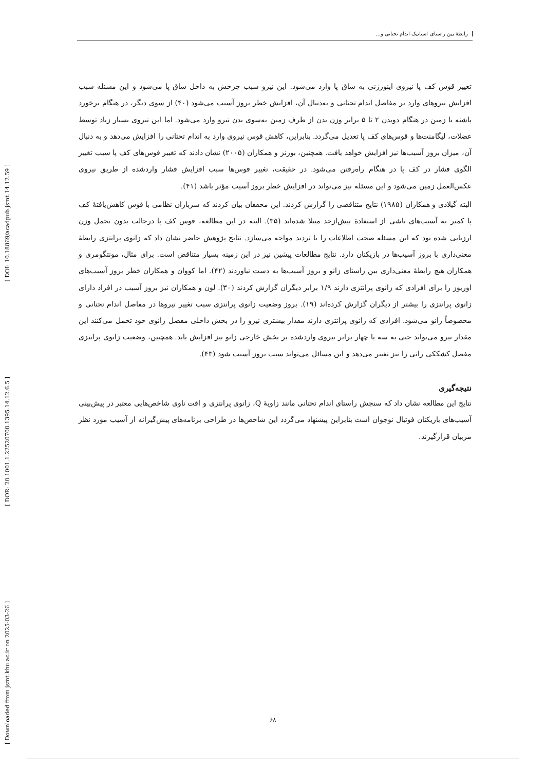[ DOI: 10.18869/acadpub.jsmt.14.12.59 ]
[ DOR: 20.1001.1.22520708.1395.14.12.6.5 ]
[ Downloaded from jsmt.khu.ac.ir on 2025-03-26 ]
رابطهٔ بین راستای استاتیک اندام تحتانی و...
تغییر قوس کف پا نیروی اینورژنی به ساق پا وارد می‌شود. این نیرو سبب چرخش به داخل ساق پا می‌شود و این مسئله سبب افزایش نیروهای وارد بر مفاصل اندام تحتانی و به‌دنبال آن، افزایش خطر بروز آسیب می‌شود (۴۰) از سوی دیگر، در هنگام برخورد پاشنه با زمین در هنگام دویدن ۲ تا ۵ برابر وزن بدن از طرف زمین به‌سوی بدن نیرو وارد می‌شود. اما این نیروی بسیار زیاد توسط عضلات، لیگامنت‌ها و قوس‌های کف پا تعدیل می‌گردد. بنابراین، کاهش قوس نیروی وارد به اندام تحتانی را افزایش می‌دهد و به دنبال آن، میزان بروز آسیب‌ها نیز افزایش خواهد یافت. همچنین، بورنز و همکاران (۲۰۰۵) نشان دادند که تغییر قوس‌های کف پا سبب تغییر الگوی فشار در کف پا در هنگام راه‌رفتن می‌شود. در حقیقت، تغییر قوس‌ها سبب افزایش فشار واردشده از طریق نیروی عکس‌العمل زمین می‌شود و این مسئله نیز می‌تواند در افزایش خطر بروز آسیب مؤثر باشد (۴۱).
البته گیلادی و همکاران (۱۹۸۵) نتایج متناقضی را گزارش کزدند. این محققان بیان کردند که سربازان نظامی با قوس کاهش‌یافتهٔ کف پا کمتر به آسیب‌های ناشی از استفادهٔ بیش‌ازحد مبتلا شده‌اند (۳۵). البته در این مطالعه، قوس کف پا درحالت بدون تحمل وزن ارزیابی شده بود که این مسئله صحت اطلاعات را با تردید مواجه می‌سازد. نتایج پژوهش حاضر نشان داد که زانوی پرانتزی رابطهٔ معنی‌داری با بروز آسیب‌ها در بازیکنان دارد. نتایج مطالعات پیشین نیز در این زمینه بسیار متناقض است. برای مثال، مونتگومری و همکاران هیچ رابطهٔ معنی‌داری بین راستای زانو و بروز آسیب‌ها به دست نیاوردند (۴۲). اما کووان و همکاران خطر بروز آسیب‌های اوریوز را برای افرادی که زانوی پرانتزی دارند ۱/۹ برابر دیگران گزارش کردند (۳۰). لون و همکاران نیز بروز آسیب در افراد دارای زانوی پرانتزی را بیشتر از دیگران گزارش کرده‌اند (۱۹). بروز وضعیت زانوی پرانتزی سبب تغییر نیروها در مفاصل اندام تحتانی و مخصوصاً زانو می‌شود. افرادی که زانوی پرانتزی دارند مقدار بیشتری نیرو را در بخش داخلی مفصل زانوی خود تحمل می‌کنند این مقدار نیرو می‌تواند حتی به سه یا چهار برابر نیروی واردشده بر بخش خارجی زانو نیز افزایش یابد. همچنین، وضعیت زانوی پرانتزی مفصل کشککی رانی را نیز تغییر می‌دهد و این مسائل می‌تواند سبب بروز آسیب شود (۴۳).
نتیجه‌گیری
نتایج این مطالعه نشان داد که سنجش راستای اندام تحتانی مانند زاویهٔ Q، زانوی پرانتزی و افت ناوی شاخص‌هایی معتبر در پیش‌بینی آسیب‌های بازیکنان فوتبال نوجوان است بنابراین پیشنهاد می‌گردد این شاخص‌ها در طراحی برنامه‌های پیش‌گیرانه از آسیب مورد نظر مربیان قرارگیرند.
۶۸